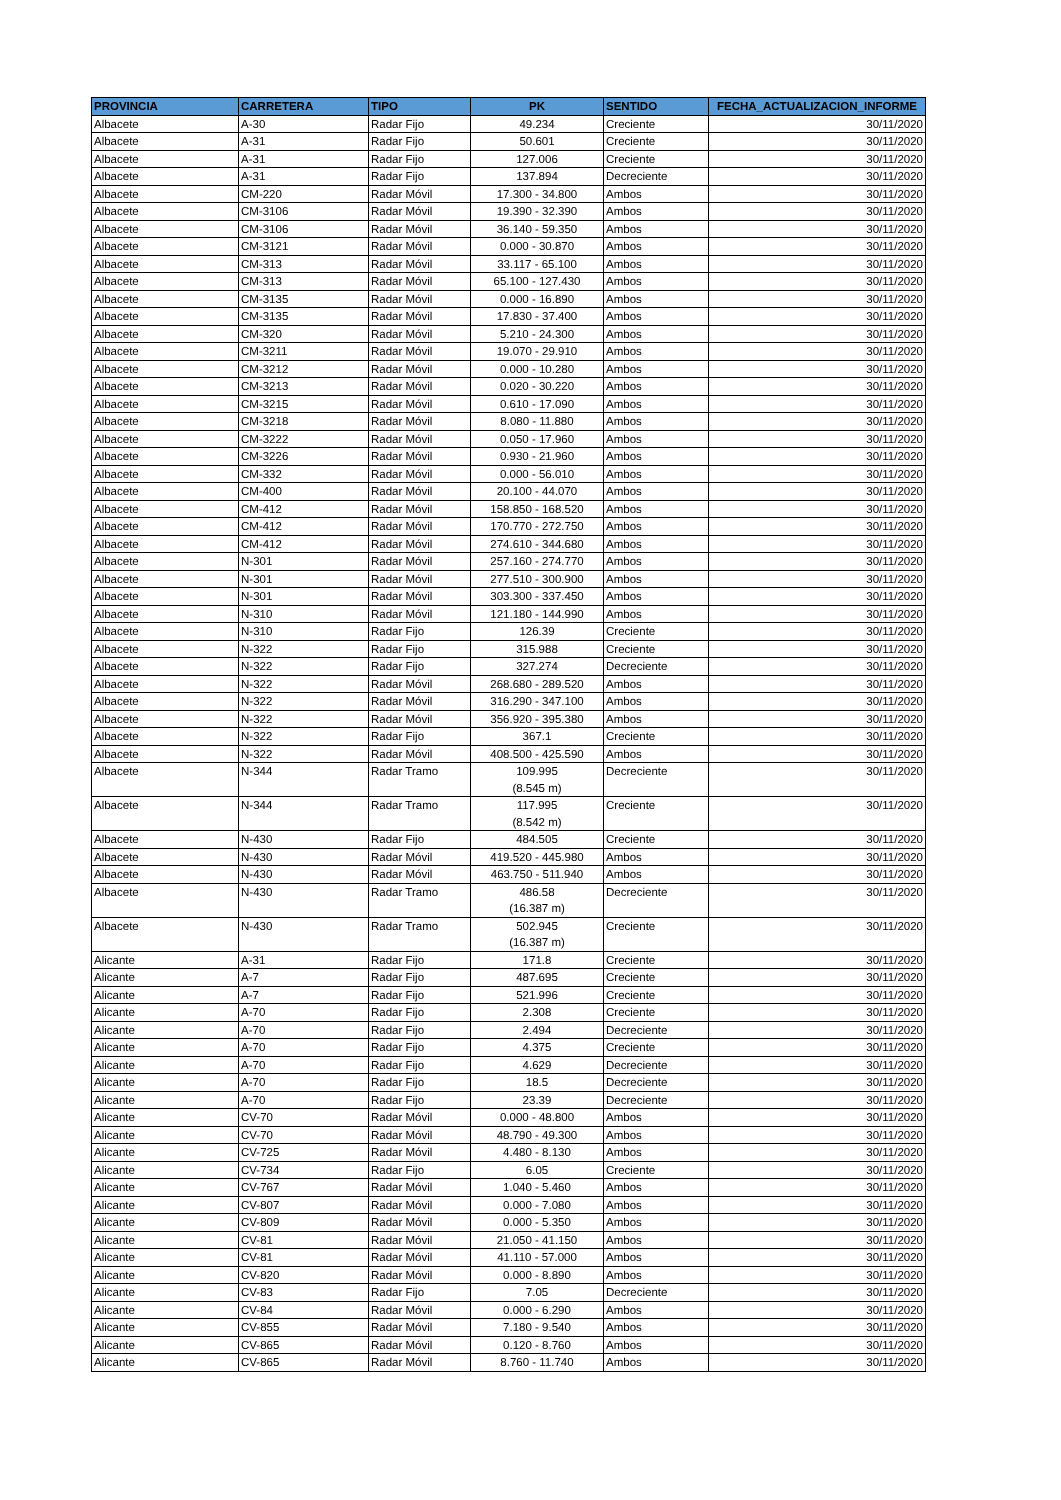| PROVINCIA | CARRETERA | TIPO | PK | SENTIDO | FECHA_ACTUALIZACION_INFORME |
| --- | --- | --- | --- | --- | --- |
| Albacete | A-30 | Radar Fijo | 49.234 | Creciente | 30/11/2020 |
| Albacete | A-31 | Radar Fijo | 50.601 | Creciente | 30/11/2020 |
| Albacete | A-31 | Radar Fijo | 127.006 | Creciente | 30/11/2020 |
| Albacete | A-31 | Radar Fijo | 137.894 | Decreciente | 30/11/2020 |
| Albacete | CM-220 | Radar Móvil | 17.300 - 34.800 | Ambos | 30/11/2020 |
| Albacete | CM-3106 | Radar Móvil | 19.390 - 32.390 | Ambos | 30/11/2020 |
| Albacete | CM-3106 | Radar Móvil | 36.140 - 59.350 | Ambos | 30/11/2020 |
| Albacete | CM-3121 | Radar Móvil | 0.000 - 30.870 | Ambos | 30/11/2020 |
| Albacete | CM-313 | Radar Móvil | 33.117 - 65.100 | Ambos | 30/11/2020 |
| Albacete | CM-313 | Radar Móvil | 65.100 - 127.430 | Ambos | 30/11/2020 |
| Albacete | CM-3135 | Radar Móvil | 0.000 - 16.890 | Ambos | 30/11/2020 |
| Albacete | CM-3135 | Radar Móvil | 17.830 - 37.400 | Ambos | 30/11/2020 |
| Albacete | CM-320 | Radar Móvil | 5.210 - 24.300 | Ambos | 30/11/2020 |
| Albacete | CM-3211 | Radar Móvil | 19.070 - 29.910 | Ambos | 30/11/2020 |
| Albacete | CM-3212 | Radar Móvil | 0.000 - 10.280 | Ambos | 30/11/2020 |
| Albacete | CM-3213 | Radar Móvil | 0.020 - 30.220 | Ambos | 30/11/2020 |
| Albacete | CM-3215 | Radar Móvil | 0.610 - 17.090 | Ambos | 30/11/2020 |
| Albacete | CM-3218 | Radar Móvil | 8.080 - 11.880 | Ambos | 30/11/2020 |
| Albacete | CM-3222 | Radar Móvil | 0.050 - 17.960 | Ambos | 30/11/2020 |
| Albacete | CM-3226 | Radar Móvil | 0.930 - 21.960 | Ambos | 30/11/2020 |
| Albacete | CM-332 | Radar Móvil | 0.000 - 56.010 | Ambos | 30/11/2020 |
| Albacete | CM-400 | Radar Móvil | 20.100 - 44.070 | Ambos | 30/11/2020 |
| Albacete | CM-412 | Radar Móvil | 158.850 - 168.520 | Ambos | 30/11/2020 |
| Albacete | CM-412 | Radar Móvil | 170.770 - 272.750 | Ambos | 30/11/2020 |
| Albacete | CM-412 | Radar Móvil | 274.610 - 344.680 | Ambos | 30/11/2020 |
| Albacete | N-301 | Radar Móvil | 257.160 - 274.770 | Ambos | 30/11/2020 |
| Albacete | N-301 | Radar Móvil | 277.510 - 300.900 | Ambos | 30/11/2020 |
| Albacete | N-301 | Radar Móvil | 303.300 - 337.450 | Ambos | 30/11/2020 |
| Albacete | N-310 | Radar Móvil | 121.180 - 144.990 | Ambos | 30/11/2020 |
| Albacete | N-310 | Radar Fijo | 126.39 | Creciente | 30/11/2020 |
| Albacete | N-322 | Radar Fijo | 315.988 | Creciente | 30/11/2020 |
| Albacete | N-322 | Radar Fijo | 327.274 | Decreciente | 30/11/2020 |
| Albacete | N-322 | Radar Móvil | 268.680 - 289.520 | Ambos | 30/11/2020 |
| Albacete | N-322 | Radar Móvil | 316.290 - 347.100 | Ambos | 30/11/2020 |
| Albacete | N-322 | Radar Móvil | 356.920 - 395.380 | Ambos | 30/11/2020 |
| Albacete | N-322 | Radar Fijo | 367.1 | Creciente | 30/11/2020 |
| Albacete | N-322 | Radar Móvil | 408.500 - 425.590 | Ambos | 30/11/2020 |
| Albacete | N-344 | Radar Tramo | 109.995 (8.545 m) | Decreciente | 30/11/2020 |
| Albacete | N-344 | Radar Tramo | 117.995 (8.542 m) | Creciente | 30/11/2020 |
| Albacete | N-430 | Radar Fijo | 484.505 | Creciente | 30/11/2020 |
| Albacete | N-430 | Radar Móvil | 419.520 - 445.980 | Ambos | 30/11/2020 |
| Albacete | N-430 | Radar Móvil | 463.750 - 511.940 | Ambos | 30/11/2020 |
| Albacete | N-430 | Radar Tramo | 486.58 (16.387 m) | Decreciente | 30/11/2020 |
| Albacete | N-430 | Radar Tramo | 502.945 (16.387 m) | Creciente | 30/11/2020 |
| Alicante | A-31 | Radar Fijo | 171.8 | Creciente | 30/11/2020 |
| Alicante | A-7 | Radar Fijo | 487.695 | Creciente | 30/11/2020 |
| Alicante | A-7 | Radar Fijo | 521.996 | Creciente | 30/11/2020 |
| Alicante | A-70 | Radar Fijo | 2.308 | Creciente | 30/11/2020 |
| Alicante | A-70 | Radar Fijo | 2.494 | Decreciente | 30/11/2020 |
| Alicante | A-70 | Radar Fijo | 4.375 | Creciente | 30/11/2020 |
| Alicante | A-70 | Radar Fijo | 4.629 | Decreciente | 30/11/2020 |
| Alicante | A-70 | Radar Fijo | 18.5 | Decreciente | 30/11/2020 |
| Alicante | A-70 | Radar Fijo | 23.39 | Decreciente | 30/11/2020 |
| Alicante | CV-70 | Radar Móvil | 0.000 - 48.800 | Ambos | 30/11/2020 |
| Alicante | CV-70 | Radar Móvil | 48.790 - 49.300 | Ambos | 30/11/2020 |
| Alicante | CV-725 | Radar Móvil | 4.480 - 8.130 | Ambos | 30/11/2020 |
| Alicante | CV-734 | Radar Fijo | 6.05 | Creciente | 30/11/2020 |
| Alicante | CV-767 | Radar Móvil | 1.040 - 5.460 | Ambos | 30/11/2020 |
| Alicante | CV-807 | Radar Móvil | 0.000 - 7.080 | Ambos | 30/11/2020 |
| Alicante | CV-809 | Radar Móvil | 0.000 - 5.350 | Ambos | 30/11/2020 |
| Alicante | CV-81 | Radar Móvil | 21.050 - 41.150 | Ambos | 30/11/2020 |
| Alicante | CV-81 | Radar Móvil | 41.110 - 57.000 | Ambos | 30/11/2020 |
| Alicante | CV-820 | Radar Móvil | 0.000 - 8.890 | Ambos | 30/11/2020 |
| Alicante | CV-83 | Radar Fijo | 7.05 | Decreciente | 30/11/2020 |
| Alicante | CV-84 | Radar Móvil | 0.000 - 6.290 | Ambos | 30/11/2020 |
| Alicante | CV-855 | Radar Móvil | 7.180 - 9.540 | Ambos | 30/11/2020 |
| Alicante | CV-865 | Radar Móvil | 0.120 - 8.760 | Ambos | 30/11/2020 |
| Alicante | CV-865 | Radar Móvil | 8.760 - 11.740 | Ambos | 30/11/2020 |